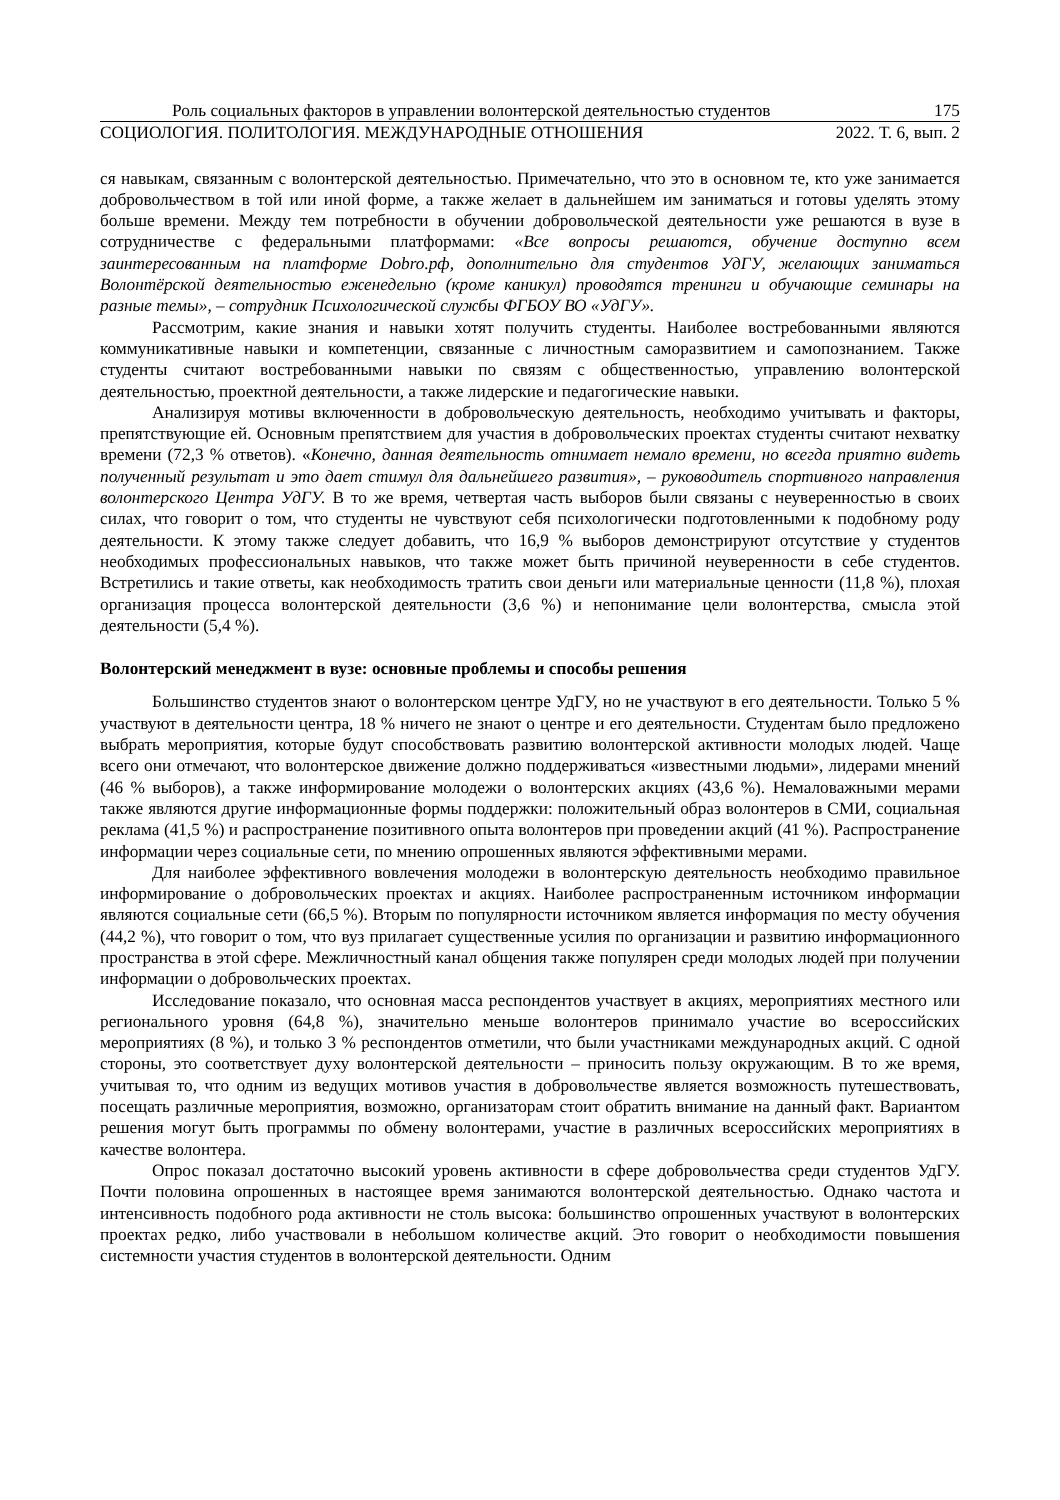Роль социальных факторов в управлении волонтерской деятельностью студентов 175
СОЦИОЛОГИЯ. ПОЛИТОЛОГИЯ. МЕЖДУНАРОДНЫЕ ОТНОШЕНИЯ 2022. Т. 6, вып. 2
ся навыкам, связанным с волонтерской деятельностью. Примечательно, что это в основном те, кто уже занимается добровольчеством в той или иной форме, а также желает в дальнейшем им заниматься и готовы уделять этому больше времени. Между тем потребности в обучении добровольческой деятельности уже решаются в вузе в сотрудничестве с федеральными платформами: «Все вопросы решаются, обучение доступно всем заинтересованным на платформе Dobro.рф, дополнительно для студентов УдГУ, желающих заниматься Волонтёрской деятельностью еженедельно (кроме каникул) проводятся тренинги и обучающие семинары на разные темы», – сотрудник Психологической службы ФГБОУ ВО «УдГУ».
Рассмотрим, какие знания и навыки хотят получить студенты. Наиболее востребованными являются коммуникативные навыки и компетенции, связанные с личностным саморазвитием и самопознанием. Также студенты считают востребованными навыки по связям с общественностью, управлению волонтерской деятельностью, проектной деятельности, а также лидерские и педагогические навыки.
Анализируя мотивы включенности в добровольческую деятельность, необходимо учитывать и факторы, препятствующие ей. Основным препятствием для участия в добровольческих проектах студенты считают нехватку времени (72,3 % ответов). «Конечно, данная деятельность отнимает немало времени, но всегда приятно видеть полученный результат и это дает стимул для дальнейшего развития», – руководитель спортивного направления волонтерского Центра УдГУ. В то же время, четвертая часть выборов были связаны с неуверенностью в своих силах, что говорит о том, что студенты не чувствуют себя психологически подготовленными к подобному роду деятельности. К этому также следует добавить, что 16,9 % выборов демонстрируют отсутствие у студентов необходимых профессиональных навыков, что также может быть причиной неуверенности в себе студентов. Встретились и такие ответы, как необходимость тратить свои деньги или материальные ценности (11,8 %), плохая организация процесса волонтерской деятельности (3,6 %) и непонимание цели волонтерства, смысла этой деятельности (5,4 %).
Волонтерский менеджмент в вузе: основные проблемы и способы решения
Большинство студентов знают о волонтерском центре УдГУ, но не участвуют в его деятельности. Только 5 % участвуют в деятельности центра, 18 % ничего не знают о центре и его деятельности. Студентам было предложено выбрать мероприятия, которые будут способствовать развитию волонтерской активности молодых людей. Чаще всего они отмечают, что волонтерское движение должно поддерживаться «известными людьми», лидерами мнений (46 % выборов), а также информирование молодежи о волонтерских акциях (43,6 %). Немаловажными мерами также являются другие информационные формы поддержки: положительный образ волонтеров в СМИ, социальная реклама (41,5 %) и распространение позитивного опыта волонтеров при проведении акций (41 %). Распространение информации через социальные сети, по мнению опрошенных являются эффективными мерами.
Для наиболее эффективного вовлечения молодежи в волонтерскую деятельность необходимо правильное информирование о добровольческих проектах и акциях. Наиболее распространенным источником информации являются социальные сети (66,5 %). Вторым по популярности источником является информация по месту обучения (44,2 %), что говорит о том, что вуз прилагает существенные усилия по организации и развитию информационного пространства в этой сфере. Межличностный канал общения также популярен среди молодых людей при получении информации о добровольческих проектах.
Исследование показало, что основная масса респондентов участвует в акциях, мероприятиях местного или регионального уровня (64,8 %), значительно меньше волонтеров принимало участие во всероссийских мероприятиях (8 %), и только 3 % респондентов отметили, что были участниками международных акций. С одной стороны, это соответствует духу волонтерской деятельности – приносить пользу окружающим. В то же время, учитывая то, что одним из ведущих мотивов участия в добровольчестве является возможность путешествовать, посещать различные мероприятия, возможно, организаторам стоит обратить внимание на данный факт. Вариантом решения могут быть программы по обмену волонтерами, участие в различных всероссийских мероприятиях в качестве волонтера.
Опрос показал достаточно высокий уровень активности в сфере добровольчества среди студентов УдГУ. Почти половина опрошенных в настоящее время занимаются волонтерской деятельностью. Однако частота и интенсивность подобного рода активности не столь высока: большинство опрошенных участвуют в волонтерских проектах редко, либо участвовали в небольшом количестве акций. Это говорит о необходимости повышения системности участия студентов в волонтерской деятельности. Одним